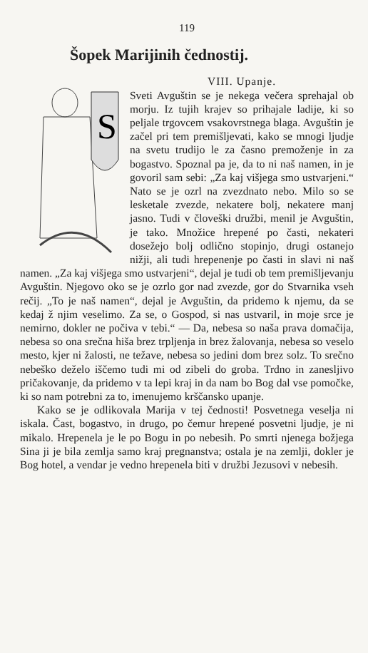119
Šopek Marijinih čednostij.
S
VIII. Upanje.
Sveti Avguštin se je nekega večera sprehajal ob morju. Iz tujih krajev so prihajale ladije, ki so peljale trgovcem vsakovrstnega blaga. Avguštin je začel pri tem premišljevati, kako se mnogi ljudje na svetu trudijo le za časno premoženje in za bogastvo. Spoznal pa je, da to ni naš namen, in je govoril sam sebi: „Za kaj višjega smo ustvarjeni.“ Nato se je ozrl na zvezdnato nebo. Milo so se lesketale zvezde, nekatere bolj, nekatere manj jasno. Tudi v človeški družbi, menil je Avguštin, je tako. Množice hrepené po časti, nekateri dosežejo bolj odlično stopinjo, drugi ostanejo nižji, ali tudi hrepenenje po časti in slavi ni naš namen. „Za kaj višjega smo ustvarjeni“, dejal je tudi ob tem premišljevanju Avguštin. Njegovo oko se je ozrlo gor nad zvezde, gor do Stvarnika vseh rečij. „To je naš namen“, dejal je Avguštin, da pridemo k njemu, da se kedaj ž njim veselimo. Za se, o Gospod, si nas ustvaril, in moje srce je nemirno, dokler ne počiva v tebi.“ — Da, nebesa so naša prava domačija, nebesa so ona srečna hiša brez trpljenja in brez žalovanja, nebesa so veselo mesto, kjer ni žalosti, ne težave, nebesa so jedini dom brez solz. To srečno nebeško deželo iščemo tudi mi od zibeli do groba. Trdno in zanesljivo pričakovanje, da pridemo v ta lepi kraj in da nam bo Bog dal vse pomočke, ki so nam potrebni za to, imenujemo krščansko upanje.
Kako se je odlikovala Marija v tej čednosti! Posvetnega veselja ni iskala. Čast, bogastvo, in drugo, po čemur hrepené posvetni ljudje, je ni mikalo. Hrepenela je le po Bogu in po nebesih. Po smrti njenega božjega Sina ji je bila zemlja samo kraj pregnanstva; ostala je na zemlji, dokler je Bog hotel, a vendar je vedno hrepenela biti v družbi Jezusovi v nebesih.